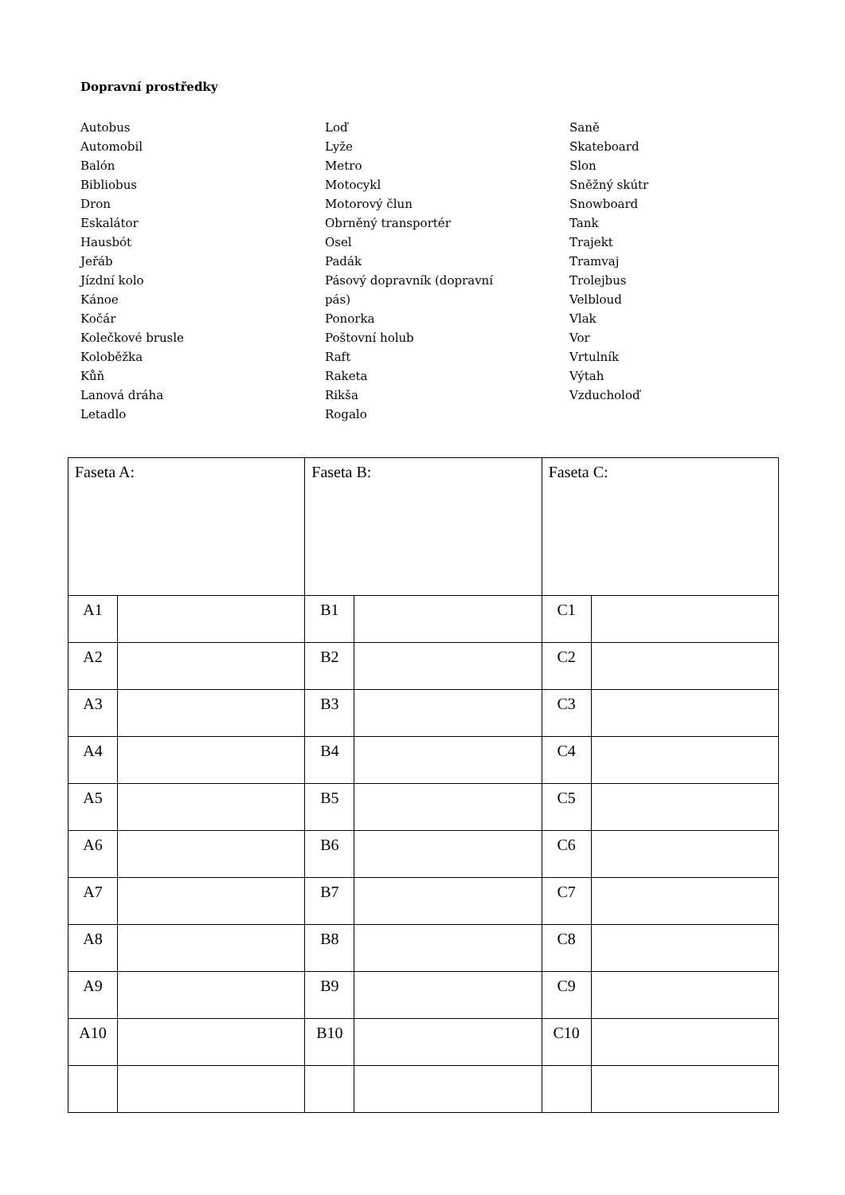Dopravní prostředky
Autobus
Automobil
Balón
Bibliobus
Dron
Eskalátor
Hausbót
Jeřáb
Jízdní kolo
Kánoe
Kočár
Kolečkové brusle
Koloběžka
Kůň
Lanová dráha
Letadlo
Loď
Lyže
Metro
Motocykl
Motorový člun
Obrněný transportér
Osel
Padák
Pásový dopravník (dopravní
pás)
Ponorka
Poštovní holub
Raft
Raketa
Rikša
Rogalo
Saně
Skateboard
Slon
Sněžný skútr
Snowboard
Tank
Trajekt
Tramvaj
Trolejbus
Velbloud
Vlak
Vor
Vrtulník
Výtah
Vzducholoď
| Faseta A: | | Faseta B: | | Faseta C: | |
| A1 | | B1 | | C1 | |
| A2 | | B2 | | C2 | |
| A3 | | B3 | | C3 | |
| A4 | | B4 | | C4 | |
| A5 | | B5 | | C5 | |
| A6 | | B6 | | C6 | |
| A7 | | B7 | | C7 | |
| A8 | | B8 | | C8 | |
| A9 | | B9 | | C9 | |
| A10 | | B10 | | C10 | |